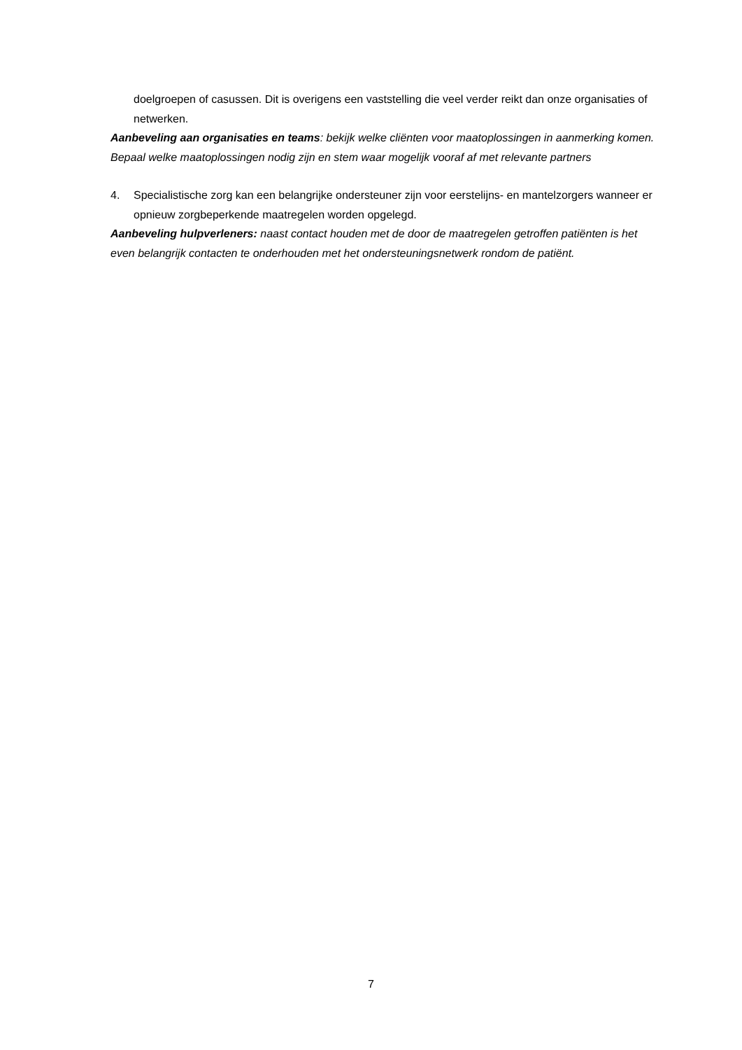doelgroepen of casussen. Dit is overigens een vaststelling die veel verder reikt dan onze organisaties of netwerken.
Aanbeveling aan organisaties en teams: bekijk welke cliënten voor maatoplossingen in aanmerking komen. Bepaal welke maatoplossingen nodig zijn en stem waar mogelijk vooraf af met relevante partners
4. Specialistische zorg kan een belangrijke ondersteuner zijn voor eerstelijns- en mantelzorgers wanneer er opnieuw zorgbeperkende maatregelen worden opgelegd.
Aanbeveling hulpverleners: naast contact houden met de door de maatregelen getroffen patiënten is het even belangrijk contacten te onderhouden met het ondersteuningsnetwerk rondom de patiënt.
7